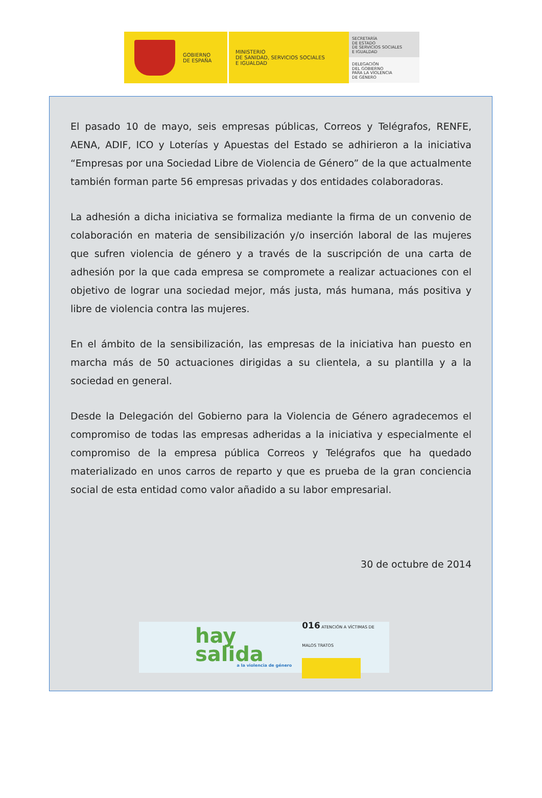GOBIERNO
DE ESPAÑA
MINISTERIO
DE SANIDAD, SERVICIOS SOCIALES
E IGUALDAD
SECRETARÍA
DE ESTADO
DE SERVICIOS SOCIALES
E IGUALDAD
DELEGACIÓN
DEL GOBIERNO
PARA LA VIOLENCIA
DE GÉNERO
El pasado 10 de mayo, seis empresas públicas, Correos y Telégrafos, RENFE, AENA, ADIF, ICO y Loterías y Apuestas del Estado se adhirieron a la iniciativa “Empresas por una Sociedad Libre de Violencia de Género” de la que actualmente también forman parte 56 empresas privadas y dos entidades colaboradoras.
La adhesión a dicha iniciativa se formaliza mediante la firma de un convenio de colaboración en materia de sensibilización y/o inserción laboral de las mujeres que sufren violencia de género y a través de la suscripción de una carta de adhesión por la que cada empresa se compromete a realizar actuaciones con el objetivo de lograr una sociedad mejor, más justa, más humana, más positiva y libre de violencia contra las mujeres.
En el ámbito de la sensibilización, las empresas de la iniciativa han puesto en marcha más de 50 actuaciones dirigidas a su clientela, a su plantilla y a la sociedad en general.
Desde la Delegación del Gobierno para la Violencia de Género agradecemos el compromiso de todas las empresas adheridas a la iniciativa y especialmente el compromiso de la empresa pública Correos y Telégrafos que ha quedado materializado en unos carros de reparto y que es prueba de la gran conciencia social de esta entidad como valor añadido a su labor empresarial.
30 de octubre de 2014
hay salida
a la violencia de género
016 ATENCIÓN A VÍCTIMAS DE MALOS TRATOS